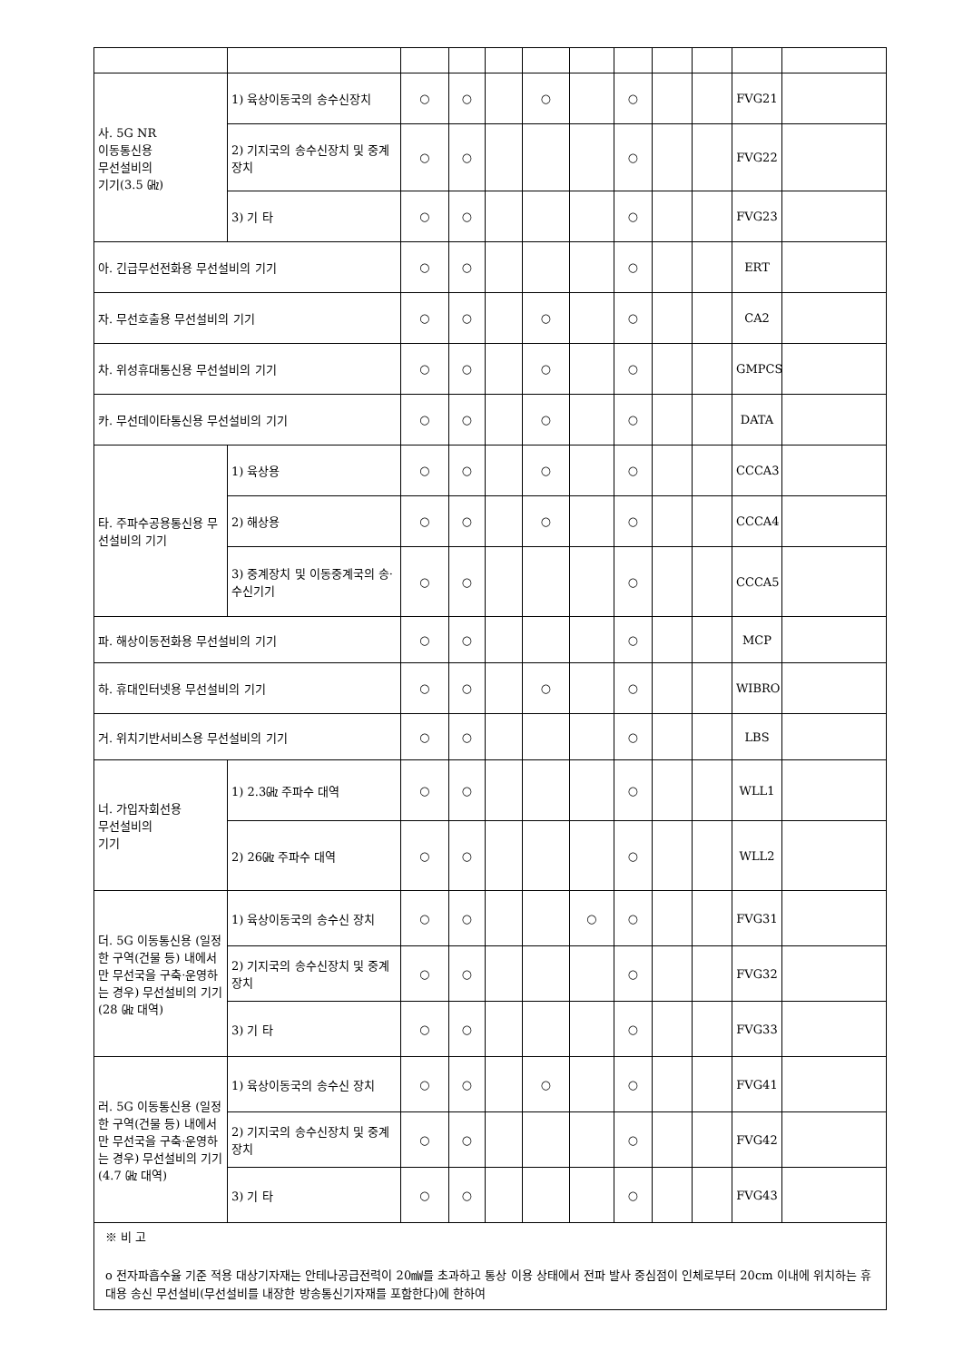| 사. 5G NR 이동통신용 무선설비의 기기(3.5 ㎓) | 1) 육상이동국의 송수신장치 | ○ | ○ | | ○ | | ○ | | | FVG21 | |
| | 2) 기지국의 송수신장치 및 중계장치 | ○ | ○ | | | | ○ | | | FVG22 | |
| | 3) 기 타 | ○ | ○ | | | | ○ | | | FVG23 | |
| 아. 긴급무선전화용 무선설비의 기기 | | ○ | ○ | | | | ○ | | | ERT | |
| 자. 무선호출용 무선설비의 기기 | | ○ | ○ | | ○ | | ○ | | | CA2 | |
| 차. 위성휴대통신용 무선설비의 기기 | | ○ | ○ | | ○ | | ○ | | | GMPCS | |
| 카. 무선데이타통신용 무선설비의 기기 | | ○ | ○ | | ○ | | ○ | | | DATA | |
| 타. 주파수공용통신용 무선설비의 기기 | 1) 육상용 | ○ | ○ | | ○ | | ○ | | | CCCA3 | |
| | 2) 해상용 | ○ | ○ | | ○ | | ○ | | | CCCA4 | |
| | 3) 중계장치 및 이동중계국의 송·수신기기 | ○ | ○ | | | | ○ | | | CCCA5 | |
| 파. 해상이동전화용 무선설비의 기기 | | ○ | ○ | | | | ○ | | | MCP | |
| 하. 휴대인터넷용 무선설비의 기기 | | ○ | ○ | | ○ | | ○ | | | WIBRO | |
| 거. 위치기반서비스용 무선설비의 기기 | | ○ | ○ | | | | ○ | | | LBS | |
| 너. 가입자회선용 무선설비의 기기 | 1) 2.3㎓ 주파수 대역 | ○ | ○ | | | | ○ | | | WLL1 | |
| | 2) 26㎓ 주파수 대역 | ○ | ○ | | | | ○ | | | WLL2 | |
| 더. 5G 이동통신용 (일정한 구역(건물 등) 내에서만 무선국을 구축·운영하는 경우) 무선설비의 기기 (28 ㎓ 대역) | 1) 육상이동국의 송수신 장치 | ○ | ○ | | | ○ | ○ | | | FVG31 | |
| | 2) 기지국의 송수신장치 및 중계장치 | ○ | ○ | | | | ○ | | | FVG32 | |
| | 3) 기 타 | ○ | ○ | | | | ○ | | | FVG33 | |
| 러. 5G 이동통신용 (일정한 구역(건물 등) 내에서만 무선국을 구축·운영하는 경우) 무선설비의 기기 (4.7 ㎓ 대역) | 1) 육상이동국의 송수신 장치 | ○ | ○ | | ○ | | ○ | | | FVG41 | |
| | 2) 기지국의 송수신장치 및 중계장치 | ○ | ○ | | | | ○ | | | FVG42 | |
| | 3) 기 타 | ○ | ○ | | | | ○ | | | FVG43 | |
| ※ 비 고 o 전자파흡수율 기준 적용 대상기자재는 안테나공급전력이 20㎽를 초과하고 통상 이용 상태에서 전파 발사 중심점이 인체로부터 20cm 이내에 위치하는 휴대용 송신 무선설비(무선설비를 내장한 방송통신기자재를 포함한다)에 한하여 | | | | | | | | | | | |